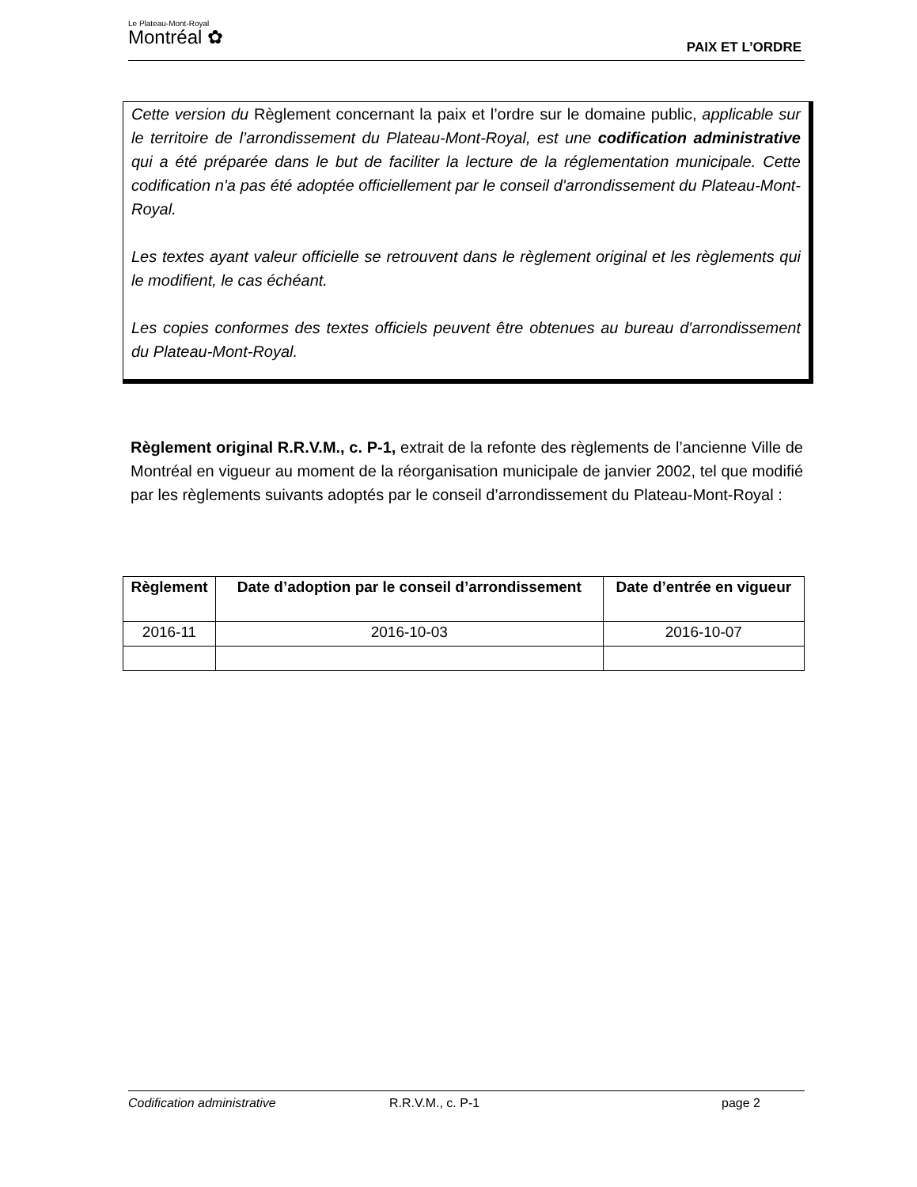Le Plateau-Mont-Royal
Montréal ✿
PAIX ET L’ORDRE
Cette version du Règlement concernant la paix et l’ordre sur le domaine public, applicable sur le territoire de l’arrondissement du Plateau-Mont-Royal, est une codification administrative qui a été préparée dans le but de faciliter la lecture de la réglementation municipale. Cette codification n'a pas été adoptée officiellement par le conseil d'arrondissement du Plateau-Mont-Royal.
Les textes ayant valeur officielle se retrouvent dans le règlement original et les règlements qui le modifient, le cas échéant.
Les copies conformes des textes officiels peuvent être obtenues au bureau d'arrondissement du Plateau-Mont-Royal.
Règlement original R.R.V.M., c. P-1, extrait de la refonte des règlements de l’ancienne Ville de Montréal en vigueur au moment de la réorganisation municipale de janvier 2002, tel que modifié par les règlements suivants adoptés par le conseil d’arrondissement du Plateau-Mont-Royal :
| Règlement | Date d’adoption par le conseil d’arrondissement | Date d’entrée en vigueur |
| --- | --- | --- |
| 2016-11 | 2016-10-03 | 2016-10-07 |
Codification administrative R.R.V.M., c. P-1 page 2